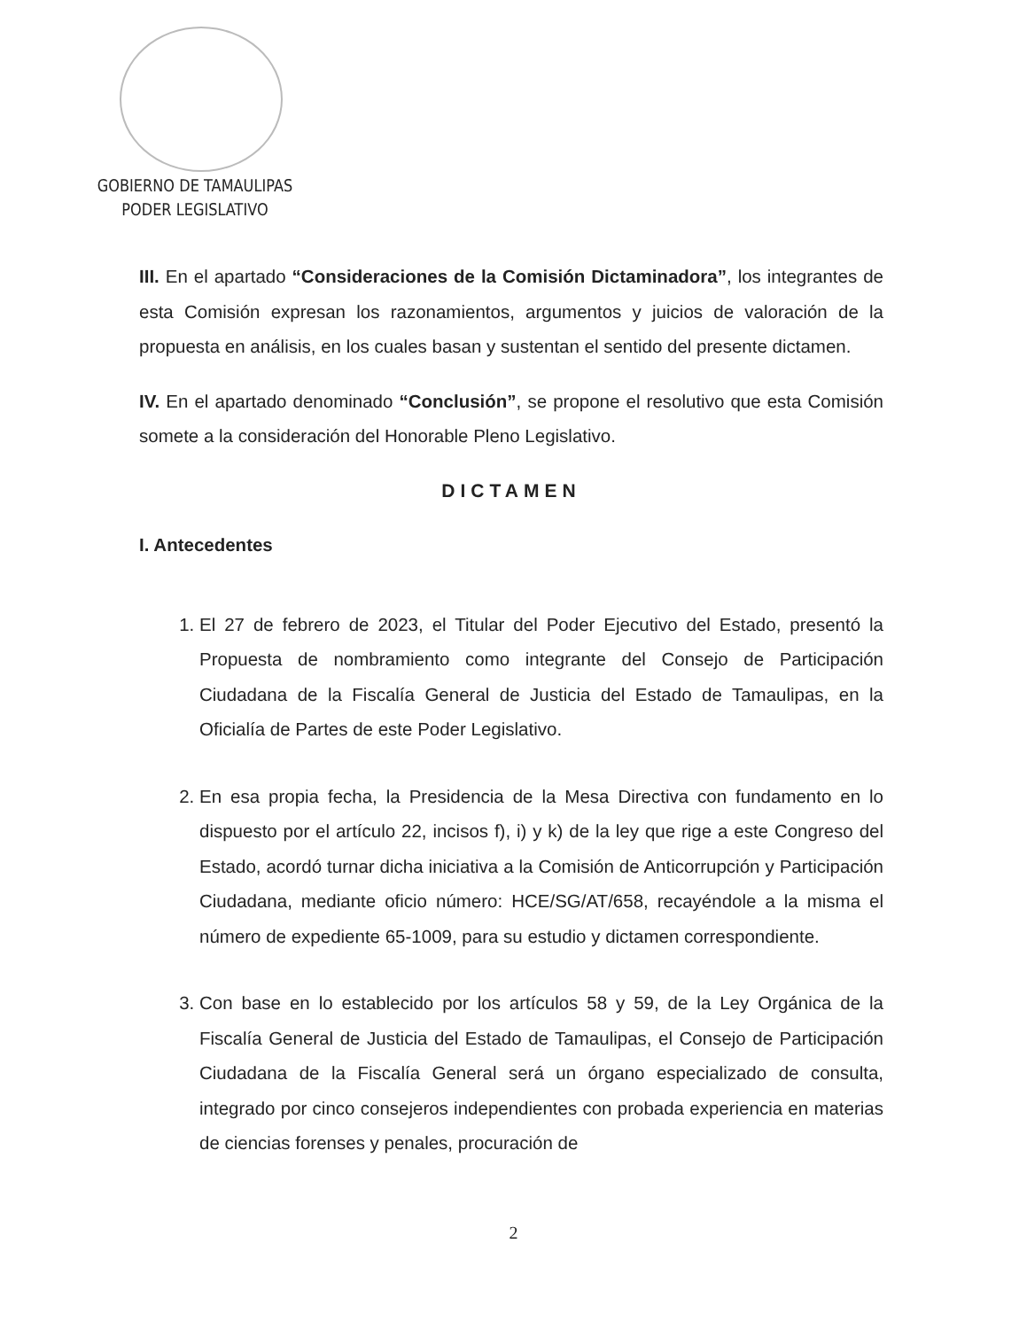GOBIERNO DE TAMAULIPAS
PODER LEGISLATIVO
III. En el apartado “Consideraciones de la Comisión Dictaminadora”, los integrantes de esta Comisión expresan los razonamientos, argumentos y juicios de valoración de la propuesta en análisis, en los cuales basan y sustentan el sentido del presente dictamen.
IV. En el apartado denominado “Conclusión”, se propone el resolutivo que esta Comisión somete a la consideración del Honorable Pleno Legislativo.
DICTAMEN
I. Antecedentes
1. El 27 de febrero de 2023, el Titular del Poder Ejecutivo del Estado, presentó la Propuesta de nombramiento como integrante del Consejo de Participación Ciudadana de la Fiscalía General de Justicia del Estado de Tamaulipas, en la Oficialía de Partes de este Poder Legislativo.
2. En esa propia fecha, la Presidencia de la Mesa Directiva con fundamento en lo dispuesto por el artículo 22, incisos f), i) y k) de la ley que rige a este Congreso del Estado, acordó turnar dicha iniciativa a la Comisión de Anticorrupción y Participación Ciudadana, mediante oficio número: HCE/SG/AT/658, recayéndole a la misma el número de expediente 65-1009, para su estudio y dictamen correspondiente.
3. Con base en lo establecido por los artículos 58 y 59, de la Ley Orgánica de la Fiscalía General de Justicia del Estado de Tamaulipas, el Consejo de Participación Ciudadana de la Fiscalía General será un órgano especializado de consulta, integrado por cinco consejeros independientes con probada experiencia en materias de ciencias forenses y penales, procuración de
2